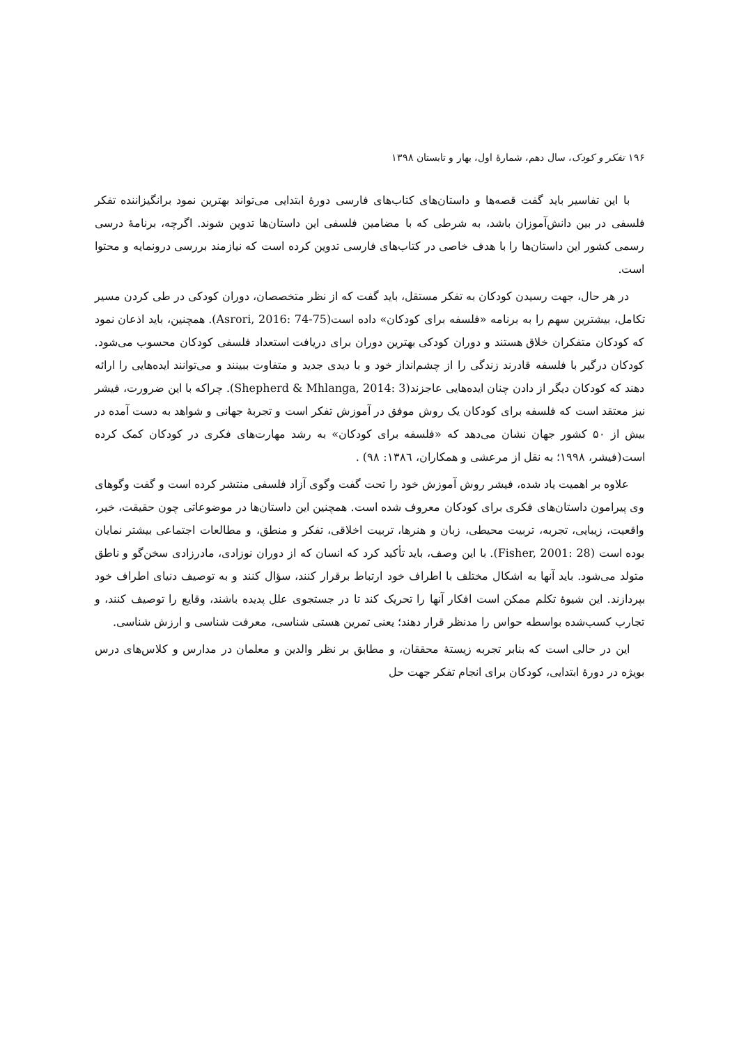۱۹۶ تفکر و کودک، سال دهم، شمارهٔ اول، بهار و تابستان ۱۳۹۸
با این تفاسیر باید گفت قصه‌ها و داستان‌های کتاب‌های فارسی دورهٔ ابتدایی می‌تواند بهترین نمود برانگیزاننده تفکر فلسفی در بین دانش‌آموزان باشد، به شرطی که با مضامین فلسفی این داستان‌ها تدوین شوند. اگرچه، برنامهٔ درسی رسمی کشور این داستان‌ها را با هدف خاصی در کتاب‌های فارسی تدوین کرده است که نیازمند بررسی درونمایه و محتوا است.
در هر حال، جهت رسیدن کودکان به تفکر مستقل، باید گفت که از نظر متخصصان، دوران کودکی در طی کردن مسیر تکامل، بیشترین سهم را به برنامه «فلسفه برای کودکان» داده است(Asrori, 2016: 74-75). همچنین، باید اذعان نمود که کودکان متفکران خلاق هستند و دوران کودکی بهترین دوران برای دریافت استعداد فلسفی کودکان محسوب می‌شود. کودکان درگیر با فلسفه قادرند زندگی را از چشم‌انداز خود و با دیدی جدید و متفاوت ببینند و می‌توانند ایده‌هایی را ارائه دهند که کودکان دیگر از دادن چنان ایده‌هایی عاجزند(Shepherd & Mhlanga, 2014: 3). چراکه با این ضرورت، فیشر نیز معتقد است که فلسفه برای کودکان یک روش موفق در آموزش تفکر است و تجربهٔ جهانی و شواهد به دست آمده در بیش از ۵۰ کشور جهان نشان می‌دهد که «فلسفه برای کودکان» به رشد مهارت‌های فکری در کودکان کمک کرده است(فیشر، ۱۹۹۸؛ به نقل از مرعشی و همکاران، ۱۳۸٦: ۹۸) .
علاوه بر اهمیت یاد شده، فیشر روش آموزش خود را تحت گفت وگوی آزاد فلسفی منتشر کرده است و گفت وگوهای وی پیرامون داستان‌های فکری برای کودکان معروف شده است. همچنین این داستان‌ها در موضوعاتی چون حقیقت، خیر، واقعیت، زیبایی، تجربه، تربیت محیطی، زبان و هنرها، تربیت اخلاقی، تفکر و منطق، و مطالعات اجتماعی بیشتر نمایان بوده است (Fisher, 2001: 28). با این وصف، باید تأکید کرد که انسان که از دوران نوزادی، مادرزادی سخن‌گو و ناطق متولد می‌شود. باید آنها به اشکال مختلف با اطراف خود ارتباط برقرار کنند، سؤال کنند و به توصیف دنیای اطراف خود بپردازند. این شیوهٔ تکلم ممکن است افکار آنها را تحریک کند تا در جستجوی علل پدیده باشند، وقایع را توصیف کنند، و تجارب کسب‌شده بواسطه حواس را مدنظر قرار دهند؛ یعنی تمرین هستی شناسی، معرفت شناسی و ارزش شناسی.
این در حالی است که بنابر تجربه زیستهٔ محققان، و مطابق بر نظر والدین و معلمان در مدارس و کلاس‌های درس بویژه در دورهٔ ابتدایی، کودکان برای انجام تفکر جهت حل